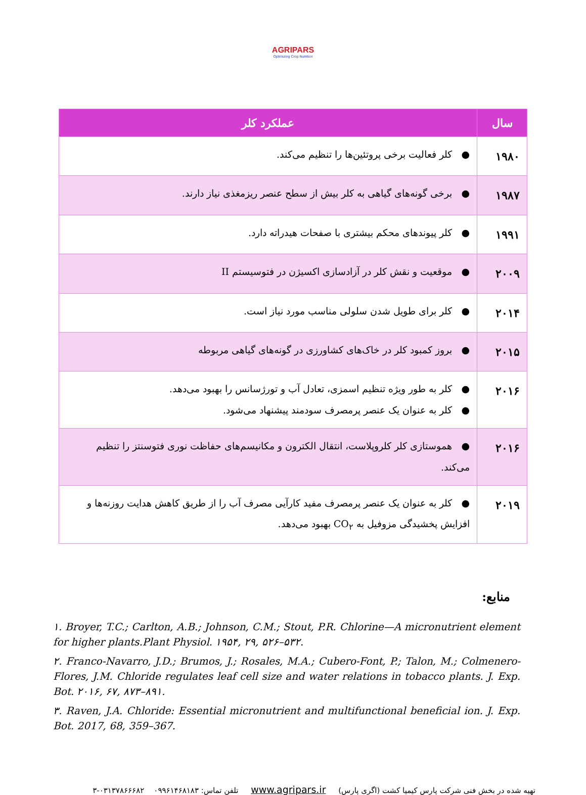AGRIPARS
Optimizing Crop Nutrition
| سال | عملکرد کلر |
| --- | --- |
| ۱۹۸۰ | ● کلر فعالیت برخی پروتئین‌ها را تنظیم می‌کند. |
| ۱۹۸۷ | ● برخی گونه‌های گیاهی به کلر بیش از سطح عنصر ریزمغذی نیاز دارند. |
| ۱۹۹۱ | ● کلر پیوندهای محکم بیشتری با صفحات هیدراته دارد. |
| ۲۰۰۹ | ● موقعیت و نقش کلر در آزادسازی اکسیژن در فتوسیستم II |
| ۲۰۱۴ | ● کلر برای طویل شدن سلولی مناسب مورد نیاز است. |
| ۲۰۱۵ | ● بروز کمبود کلر در خاک‌های کشاورزی در گونه‌های گیاهی مربوطه |
| ۲۰۱۶ | ● کلر به طور ویژه تنظیم اسمزی، تعادل آب و تورژسانس را بهبود می‌دهد. ● کلر به عنوان یک عنصر پرمصرف سودمند پیشنهاد می‌شود. |
| ۲۰۱۶ | ● هموستازی کلر کلروپلاست، انتقال الکترون و مکانیسم‌های حفاظت نوری فتوسنتز را تنظیم می‌کند. |
| ۲۰۱۹ | ● کلر به عنوان یک عنصر پرمصرف مفید کارآیی مصرف آب را از طریق کاهش هدایت روزنه‌ها و افزایش پخشیدگی مزوفیل به CO<sub>۲</sub> بهبود می‌دهد. |
منابع:
۱. Broyer, T.C.; Carlton, A.B.; Johnson, C.M.; Stout, P.R. Chlorine—A micronutrient element for higher plants.Plant Physiol. ۱۹۵۴, ۲۹, ۵۲۶–۵۳۲.
۲. Franco-Navarro, J.D.; Brumos, J.; Rosales, M.A.; Cubero-Font, P.; Talon, M.; Colmenero-Flores, J.M. Chloride regulates leaf cell size and water relations in tobacco plants. J. Exp. Bot. ۲۰۱۶, ۶۷, ۸۷۳–۸۹۱.
۳. Raven, J.A. Chloride: Essential micronutrient and multifunctional beneficial ion. J. Exp. Bot. 2017, 68, 359–367.
تهیه شده در بخش فنی شرکت پارس کیمیا کشت (اگری پارس) www.agripars.ir تلفن تماس: ۰۹۹۶۱۴۶۸۱۸۳ ۰۳۱۳۷۸۶۶۶۸۲-۳